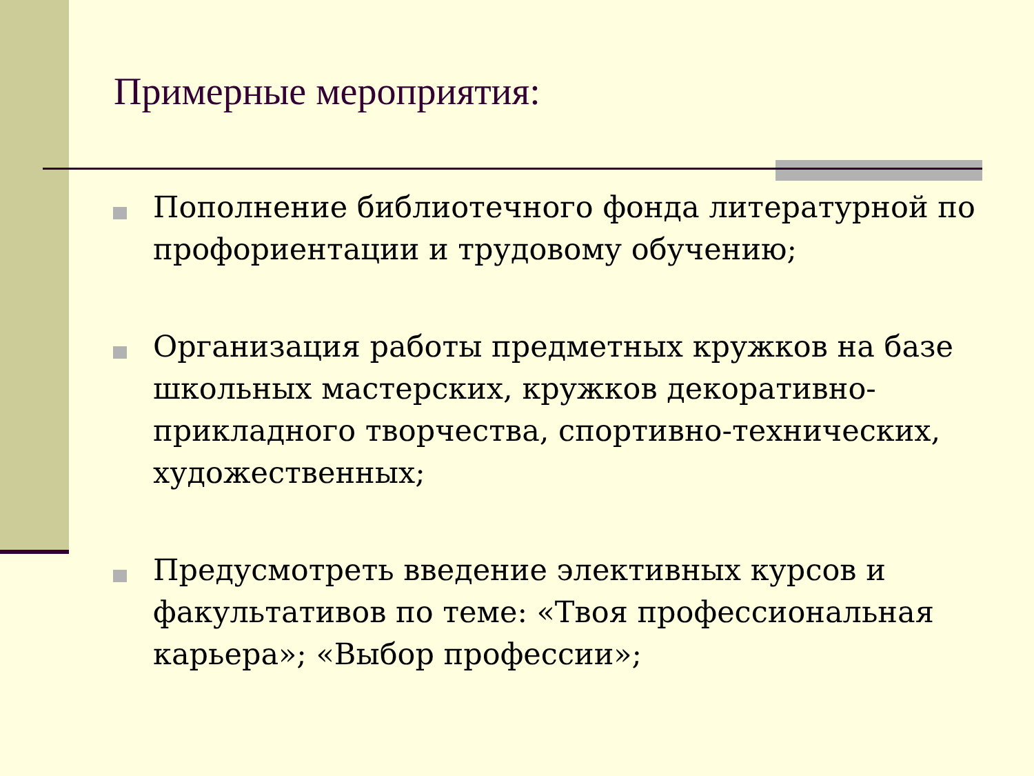Примерные мероприятия:
Пополнение библиотечного фонда литературной по профориентации и трудовому обучению;
Организация работы предметных кружков на базе школьных мастерских, кружков декоративно-прикладного творчества, спортивно-технических, художественных;
Предусмотреть введение элективных курсов и факультативов по теме: «Твоя профессиональная карьера»; «Выбор профессии»;